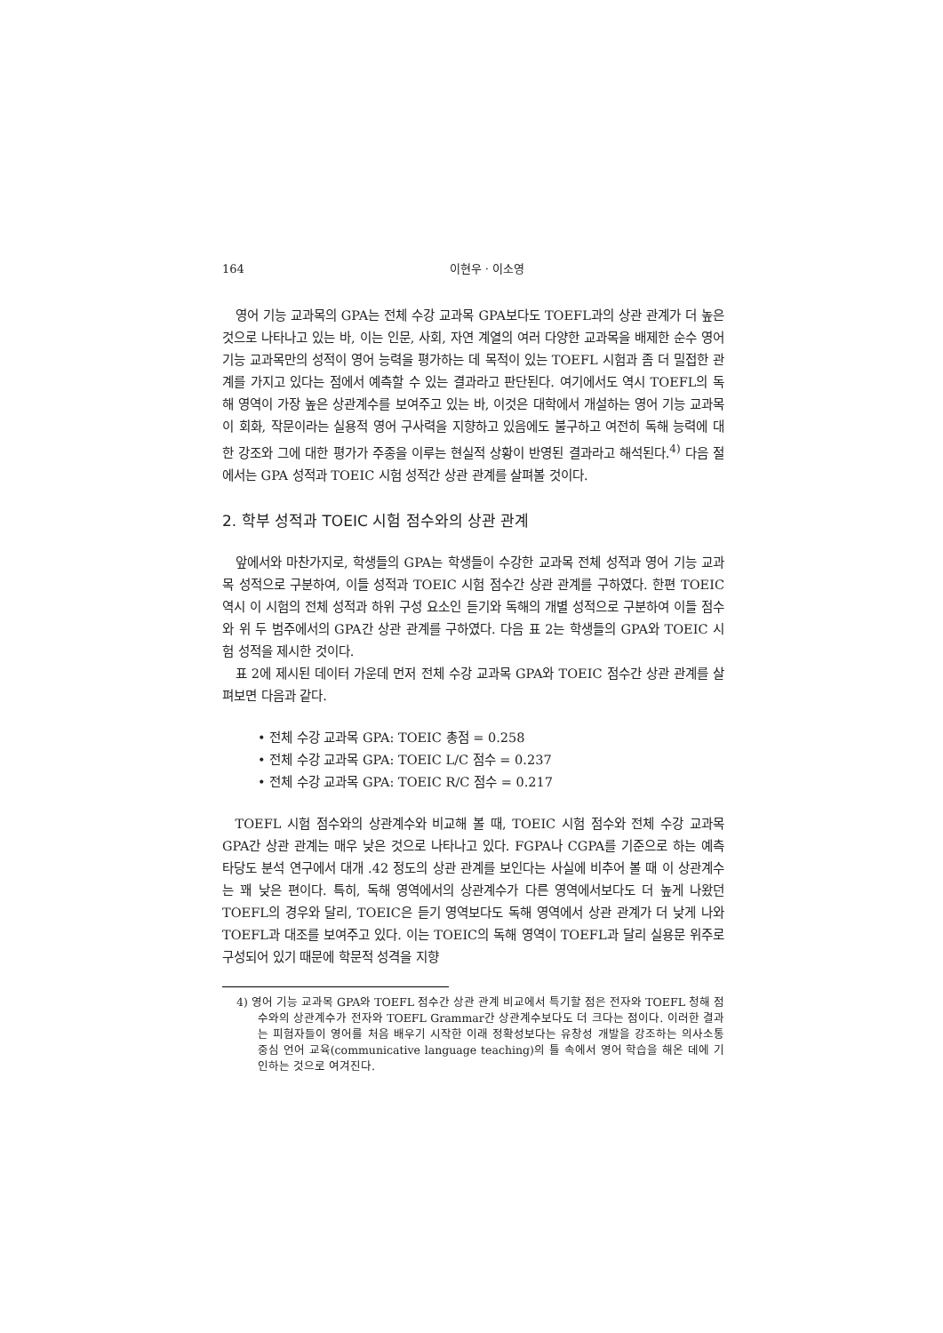164 이현우 · 이소영
영어 기능 교과목의 GPA는 전체 수강 교과목 GPA보다도 TOEFL과의 상관 관계가 더 높은 것으로 나타나고 있는 바, 이는 인문, 사회, 자연 계열의 여러 다양한 교과목을 배제한 순수 영어 기능 교과목만의 성적이 영어 능력을 평가하는 데 목적이 있는 TOEFL 시험과 좀 더 밀접한 관계를 가지고 있다는 점에서 예측할 수 있는 결과라고 판단된다. 여기에서도 역시 TOEFL의 독해 영역이 가장 높은 상관계수를 보여주고 있는 바, 이것은 대학에서 개설하는 영어 기능 교과목이 회화, 작문이라는 실용적 영어 구사력을 지향하고 있음에도 불구하고 여전히 독해 능력에 대한 강조와 그에 대한 평가가 주종을 이루는 현실적 상황이 반영된 결과라고 해석된다.<sup>4)</sup> 다음 절에서는 GPA 성적과 TOEIC 시험 성적간 상관 관계를 살펴볼 것이다.
2. 학부 성적과 TOEIC 시험 점수와의 상관 관계
앞에서와 마찬가지로, 학생들의 GPA는 학생들이 수강한 교과목 전체 성적과 영어 기능 교과목 성적으로 구분하여, 이들 성적과 TOEIC 시험 점수간 상관 관계를 구하였다. 한편 TOEIC 역시 이 시험의 전체 성적과 하위 구성 요소인 듣기와 독해의 개별 성적으로 구분하여 이들 점수와 위 두 범주에서의 GPA간 상관 관계를 구하였다. 다음 표 2는 학생들의 GPA와 TOEIC 시험 성적을 제시한 것이다.
표 2에 제시된 데이터 가운데 먼저 전체 수강 교과목 GPA와 TOEIC 점수간 상관 관계를 살펴보면 다음과 같다.
• 전체 수강 교과목 GPA: TOEIC 총점 = 0.258
• 전체 수강 교과목 GPA: TOEIC L/C 점수 = 0.237
• 전체 수강 교과목 GPA: TOEIC R/C 점수 = 0.217
TOEFL 시험 점수와의 상관계수와 비교해 볼 때, TOEIC 시험 점수와 전체 수강 교과목 GPA간 상관 관계는 매우 낮은 것으로 나타나고 있다. FGPA나 CGPA를 기준으로 하는 예측 타당도 분석 연구에서 대개 .42 정도의 상관 관계를 보인다는 사실에 비추어 볼 때 이 상관계수는 꽤 낮은 편이다. 특히, 독해 영역에서의 상관계수가 다른 영역에서보다도 더 높게 나왔던 TOEFL의 경우와 달리, TOEIC은 듣기 영역보다도 독해 영역에서 상관 관계가 더 낮게 나와 TOEFL과 대조를 보여주고 있다. 이는 TOEIC의 독해 영역이 TOEFL과 달리 실용문 위주로 구성되어 있기 때문에 학문적 성격을 지향
4) 영어 기능 교과목 GPA와 TOEFL 점수간 상관 관계 비교에서 특기할 점은 전자와 TOEFL 청해 점수와의 상관계수가 전자와 TOEFL Grammar간 상관계수보다도 더 크다는 점이다. 이러한 결과는 피험자들이 영어를 처음 배우기 시작한 이래 정확성보다는 유창성 개발을 강조하는 의사소통 중심 언어 교육(communicative language teaching)의 틀 속에서 영어 학습을 해온 데에 기인하는 것으로 여겨진다.